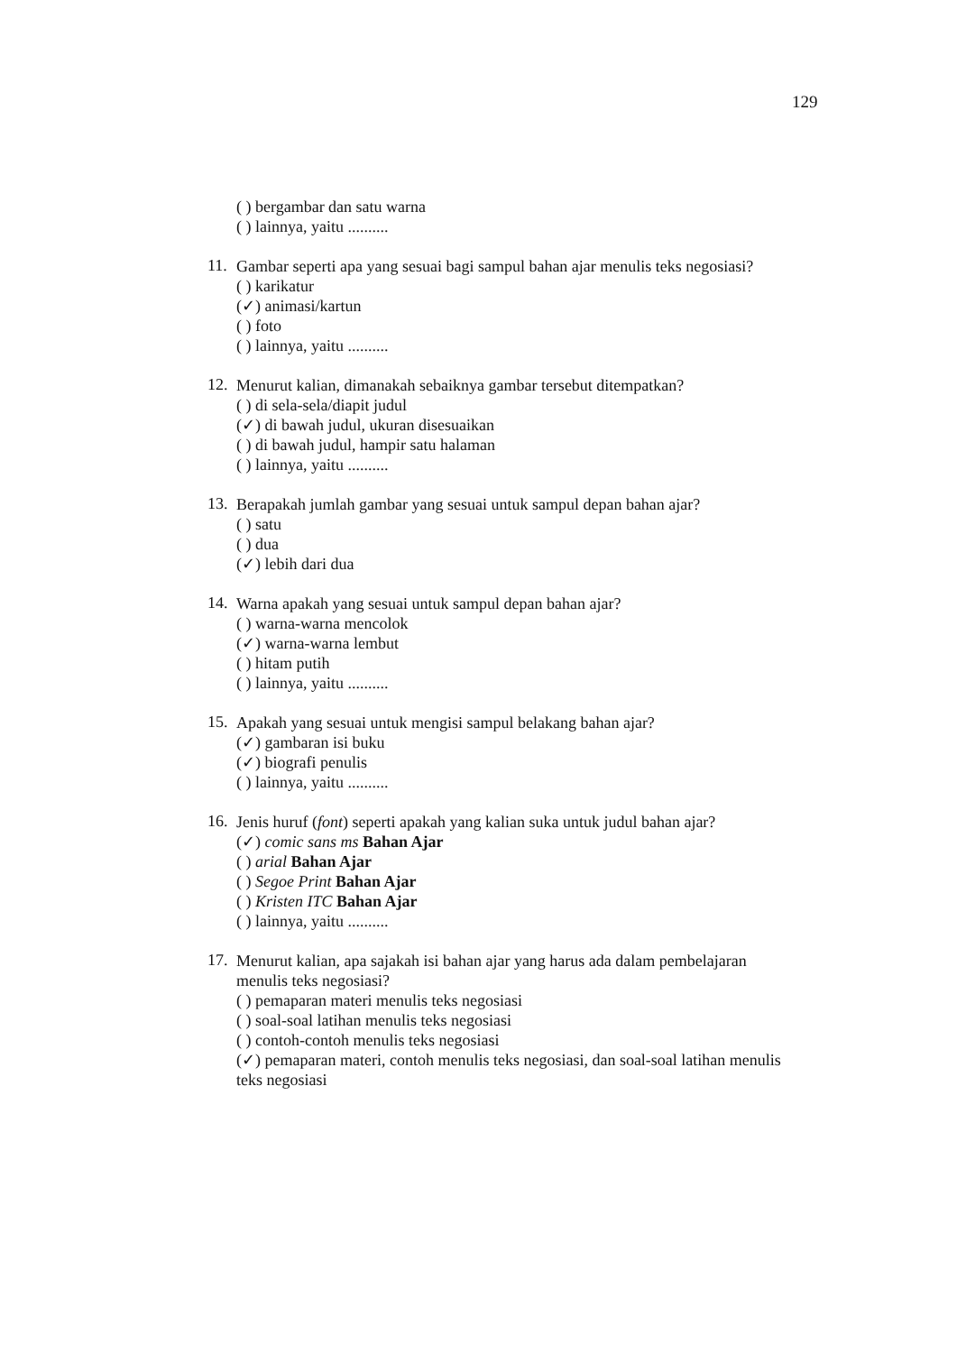129
( ) bergambar dan satu warna
( ) lainnya, yaitu ..........
11.
Gambar seperti apa yang sesuai bagi sampul bahan ajar menulis teks negosiasi?
( ) karikatur
(✓) animasi/kartun
( ) foto
( ) lainnya, yaitu ..........
12.
Menurut kalian, dimanakah sebaiknya gambar tersebut ditempatkan?
( ) di sela-sela/diapit judul
(✓) di bawah judul, ukuran disesuaikan
( ) di bawah judul, hampir satu halaman
( ) lainnya, yaitu ..........
13.
Berapakah jumlah gambar yang sesuai untuk sampul depan bahan ajar?
( ) satu
( ) dua
(✓) lebih dari dua
14.
Warna apakah yang sesuai untuk sampul depan bahan ajar?
( ) warna-warna mencolok
(✓) warna-warna lembut
( ) hitam putih
( ) lainnya, yaitu ..........
15.
Apakah yang sesuai untuk mengisi sampul belakang bahan ajar?
(✓) gambaran isi buku
(✓) biografi penulis
( ) lainnya, yaitu ..........
16.
Jenis huruf (font) seperti apakah yang kalian suka untuk judul bahan ajar?
(✓) comic sans ms Bahan Ajar
( ) arial Bahan Ajar
( ) Segoe Print Bahan Ajar
( ) Kristen ITC Bahan Ajar
( ) lainnya, yaitu ..........
17.
Menurut kalian, apa sajakah isi bahan ajar yang harus ada dalam pembelajaran menulis teks negosiasi?
( ) pemaparan materi menulis teks negosiasi
( ) soal-soal latihan menulis teks negosiasi
( ) contoh-contoh menulis teks negosiasi
(✓) pemaparan materi, contoh menulis teks negosiasi, dan soal-soal latihan menulis teks negosiasi